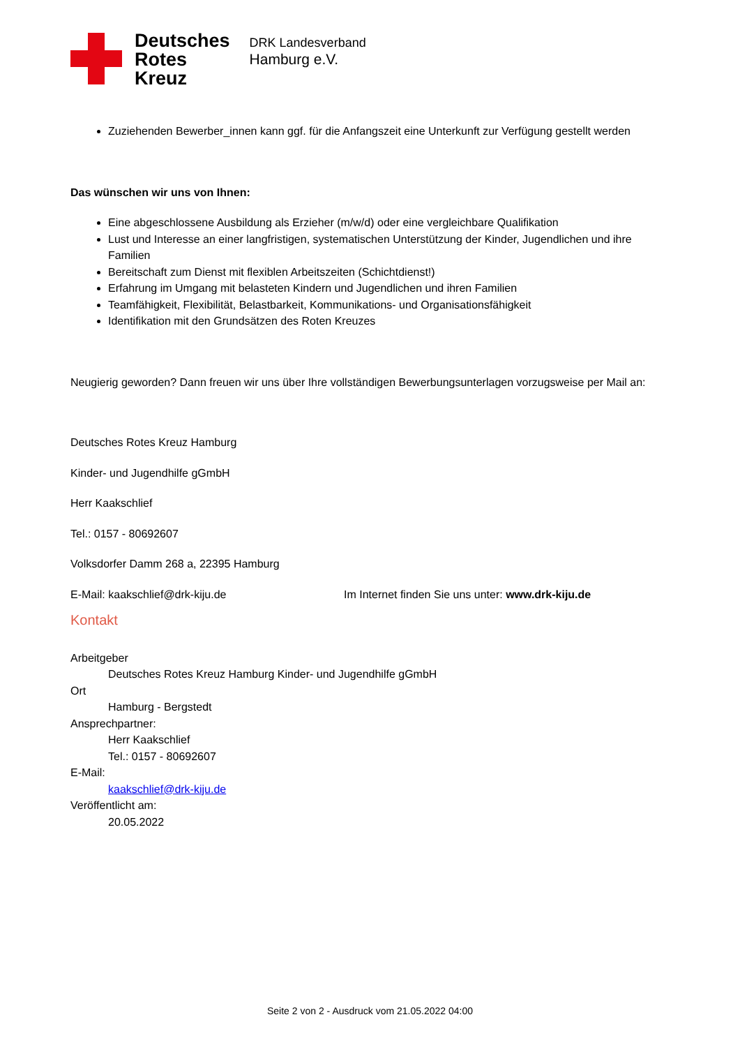Deutsches
Rotes
Kreuz
DRK Landesverband
Hamburg e.V.
Zuziehenden Bewerber_innen kann ggf. für die Anfangszeit eine Unterkunft zur Verfügung gestellt werden
Das wünschen wir uns von Ihnen:
Eine abgeschlossene Ausbildung als Erzieher (m/w/d) oder eine vergleichbare Qualifikation
Lust und Interesse an einer langfristigen, systematischen Unterstützung der Kinder, Jugendlichen und ihre Familien
Bereitschaft zum Dienst mit flexiblen Arbeitszeiten (Schichtdienst!)
Erfahrung im Umgang mit belasteten Kindern und Jugendlichen und ihren Familien
Teamfähigkeit, Flexibilität, Belastbarkeit, Kommunikations- und Organisationsfähigkeit
Identifikation mit den Grundsätzen des Roten Kreuzes
Neugierig geworden? Dann freuen wir uns über Ihre vollständigen Bewerbungsunterlagen vorzugsweise per Mail an:
Deutsches Rotes Kreuz Hamburg
Kinder- und Jugendhilfe gGmbH
Herr Kaakschlief
Tel.: 0157 - 80692607
Volksdorfer Damm 268 a, 22395 Hamburg
E-Mail: kaakschlief@drk-kiju.de Im Internet finden Sie uns unter: www.drk-kiju.de
Kontakt
Arbeitgeber
Deutsches Rotes Kreuz Hamburg Kinder- und Jugendhilfe gGmbH
Ort
Hamburg - Bergstedt
Ansprechpartner:
Herr Kaakschlief
Tel.: 0157 - 80692607
E-Mail:
kaakschlief@drk-kiju.de
Veröffentlicht am:
20.05.2022
Seite 2 von 2 - Ausdruck vom 21.05.2022 04:00